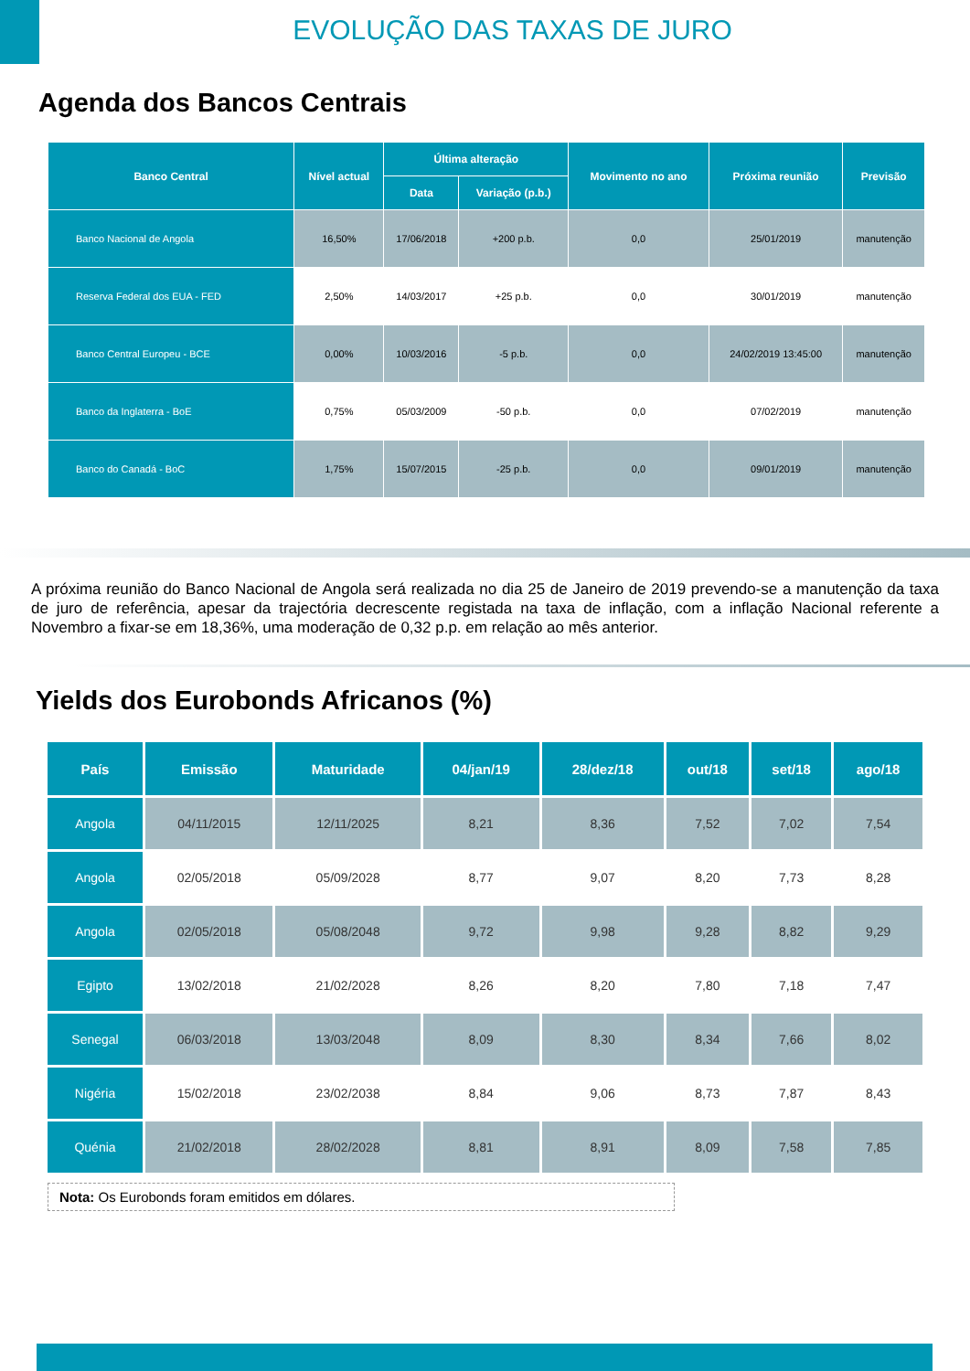EVOLUÇÃO DAS TAXAS DE JURO
Agenda dos Bancos Centrais
| Banco Central | Nível actual | Última alteração | | Movimento no ano | Próxima reunião | Previsão |
| --- | --- | --- | --- | --- | --- | --- |
| | | Data | Variação (p.b.) | | | |
| Banco Nacional de Angola | 16,50% | 17/06/2018 | +200 p.b. | 0,0 | 25/01/2019 | manutenção |
| Reserva Federal dos EUA - FED | 2,50% | 14/03/2017 | +25 p.b. | 0,0 | 30/01/2019 | manutenção |
| Banco Central Europeu - BCE | 0,00% | 10/03/2016 | -5 p.b. | 0,0 | 24/02/2019 13:45:00 | manutenção |
| Banco da Inglaterra - BoE | 0,75% | 05/03/2009 | -50 p.b. | 0,0 | 07/02/2019 | manutenção |
| Banco do Canadá - BoC | 1,75% | 15/07/2015 | -25 p.b. | 0,0 | 09/01/2019 | manutenção |
A próxima reunião do Banco Nacional de Angola será realizada no dia 25 de Janeiro de 2019 prevendo-se a manutenção da taxa de juro de referência, apesar da trajectória decrescente registada na taxa de inflação, com a inflação Nacional referente a Novembro a fixar-se em 18,36%, uma moderação de 0,32 p.p. em relação ao mês anterior.
Yields dos Eurobonds Africanos (%)
| País | Emissão | Maturidade | 04/jan/19 | 28/dez/18 | out/18 | set/18 | ago/18 |
| --- | --- | --- | --- | --- | --- | --- | --- |
| Angola | 04/11/2015 | 12/11/2025 | 8,21 | 8,36 | 7,52 | 7,02 | 7,54 |
| Angola | 02/05/2018 | 05/09/2028 | 8,77 | 9,07 | 8,20 | 7,73 | 8,28 |
| Angola | 02/05/2018 | 05/08/2048 | 9,72 | 9,98 | 9,28 | 8,82 | 9,29 |
| Egipto | 13/02/2018 | 21/02/2028 | 8,26 | 8,20 | 7,80 | 7,18 | 7,47 |
| Senegal | 06/03/2018 | 13/03/2048 | 8,09 | 8,30 | 8,34 | 7,66 | 8,02 |
| Nigéria | 15/02/2018 | 23/02/2038 | 8,84 | 9,06 | 8,73 | 7,87 | 8,43 |
| Quénia | 21/02/2018 | 28/02/2028 | 8,81 | 8,91 | 8,09 | 7,58 | 7,85 |
Nota: Os Eurobonds foram emitidos em dólares.